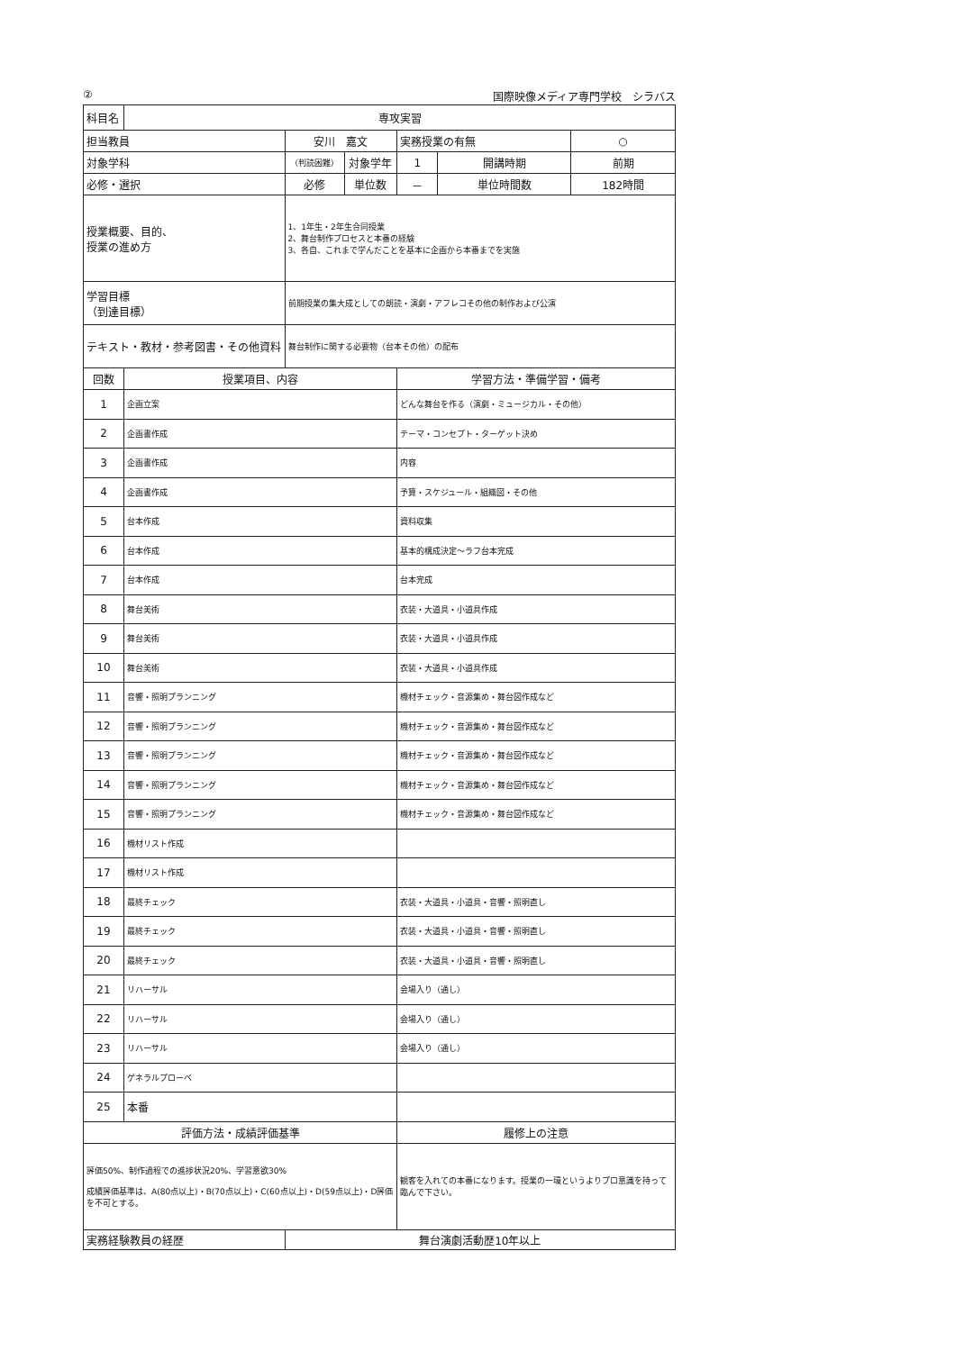② 国際映像メディア専門学校　シラバス
| 科目名 | 専攻実習 | | | | | |
| 担当教員 | | 安川 嘉文 | | 実務授業の有無 | | ○ |
| 対象学科 | | （判読困難） | 対象学年 | 1 | 開講時期 | 前期 |
| 必修・選択 | | 必修 | 単位数 | － | 単位時間数 | 182時間 |
| 授業概要、目的、 授業の進め方 | | 1、1年生・2年生合同授業 2、舞台制作プロセスと本番の経験 3、各自、これまで学んだことを基本に企画から本番までを実施 | | | | |
| 学習目標 （到達目標） | | 前期授業の集大成としての朗読・演劇・アフレコその他の制作および公演 | | | | |
| テキスト・教材・参考図書・その他資料 | | 舞台制作に関する必要物（台本その他）の配布 | | | | |
| 回数 | 授業項目、内容 | | | 学習方法・準備学習・備考 | | |
| 1 | 企画立案 | | | どんな舞台を作る（演劇・ミュージカル・その他） | | |
| 2 | 企画書作成 | | | テーマ・コンセプト・ターゲット決め | | |
| 3 | 企画書作成 | | | 内容 | | |
| 4 | 企画書作成 | | | 予算・スケジュール・組織図・その他 | | |
| 5 | 台本作成 | | | 資料収集 | | |
| 6 | 台本作成 | | | 基本的構成決定～ラフ台本完成 | | |
| 7 | 台本作成 | | | 台本完成 | | |
| 8 | 舞台美術 | | | 衣装・大道具・小道具作成 | | |
| 9 | 舞台美術 | | | 衣装・大道具・小道具作成 | | |
| 10 | 舞台美術 | | | 衣装・大道具・小道具作成 | | |
| 11 | 音響・照明プランニング | | | 機材チェック・音源集め・舞台図作成など | | |
| 12 | 音響・照明プランニング | | | 機材チェック・音源集め・舞台図作成など | | |
| 13 | 音響・照明プランニング | | | 機材チェック・音源集め・舞台図作成など | | |
| 14 | 音響・照明プランニング | | | 機材チェック・音源集め・舞台図作成など | | |
| 15 | 音響・照明プランニング | | | 機材チェック・音源集め・舞台図作成など | | |
| 16 | 機材リスト作成 | | | | | |
| 17 | 機材リスト作成 | | | | | |
| 18 | 最終チェック | | | 衣装・大道具・小道具・音響・照明直し | | |
| 19 | 最終チェック | | | 衣装・大道具・小道具・音響・照明直し | | |
| 20 | 最終チェック | | | 衣装・大道具・小道具・音響・照明直し | | |
| 21 | リハーサル | | | 会場入り（通し） | | |
| 22 | リハーサル | | | 会場入り（通し） | | |
| 23 | リハーサル | | | 会場入り（通し） | | |
| 24 | ゲネラルプローベ | | | | | |
| 25 | 本番 | | | | | |
| 評価方法・成績評価基準 | | | | 履修上の注意 | | |
| 評価50%、制作過程での進捗状況20%、学習意欲30% 成績評価基準は、A(80点以上)・B(70点以上)・C(60点以上)・D(59点以上)・D評価を不可とする。 | | | | 観客を入れての本番になります。授業の一環というよりプロ意識を持って臨んで下さい。 | | |
| 実務経験教員の経歴 | | 舞台演劇活動歴10年以上 | | | | |